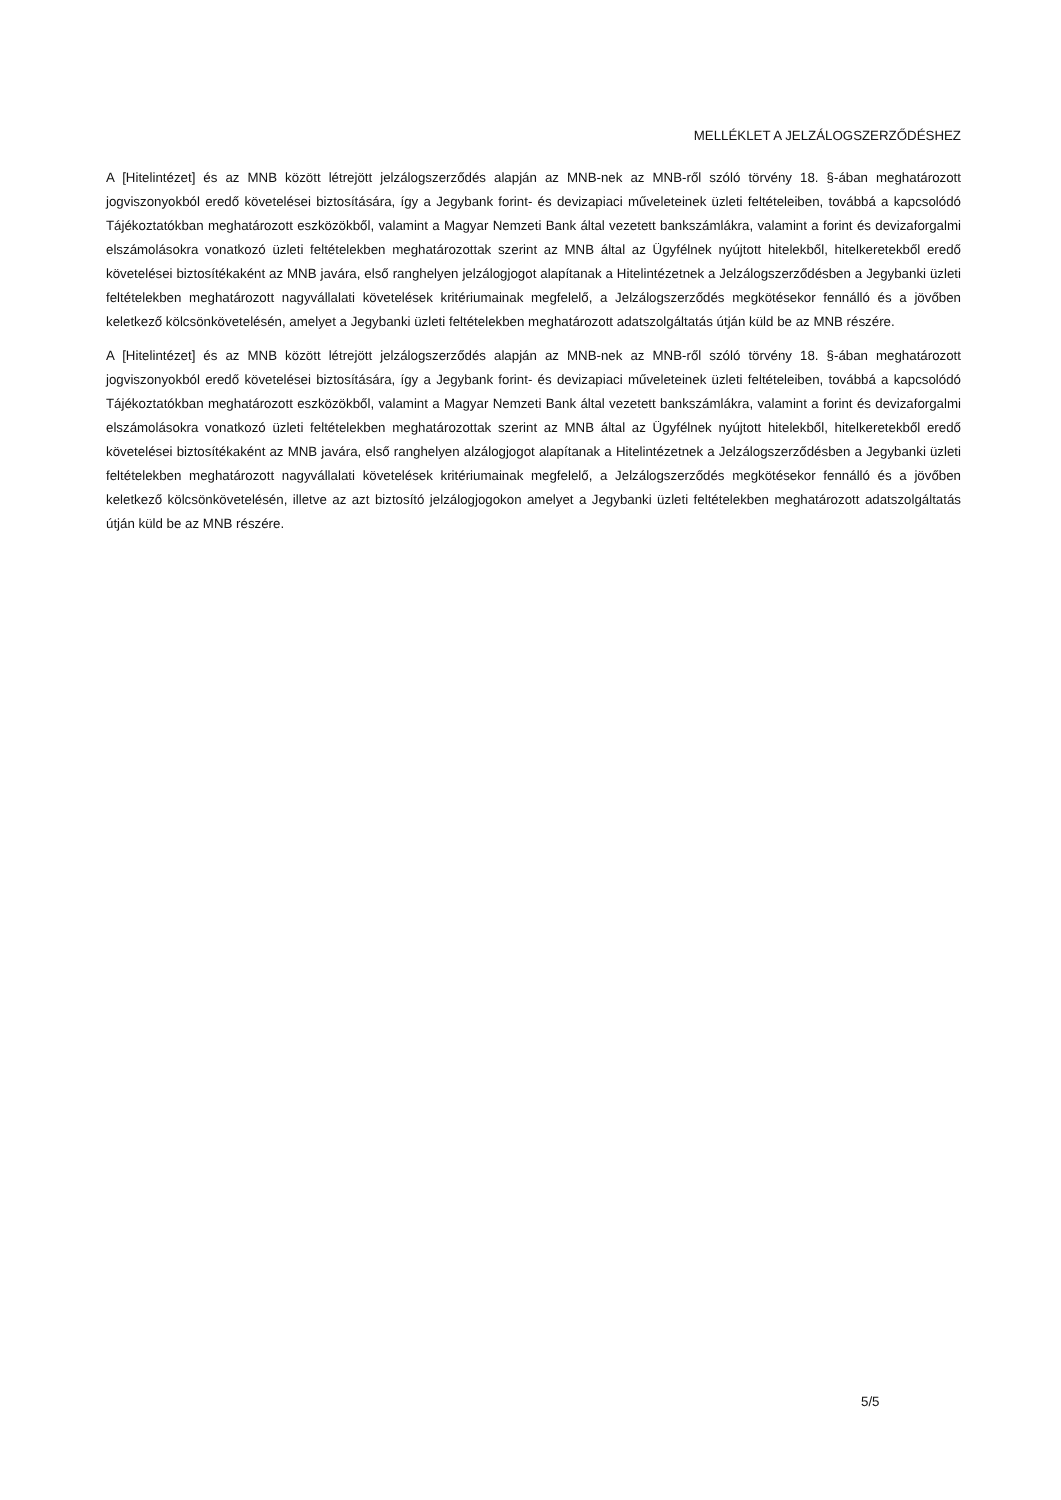MELLÉKLET A JELZÁLOGSZERZŐDÉSHEZ
A [Hitelintézet] és az MNB között létrejött jelzálogszerződés alapján az MNB-nek az MNB-ről szóló törvény 18. §-ában meghatározott jogviszonyokból eredő követelései biztosítására, így a Jegybank forint- és devizapiaci műveleteinek üzleti feltételeiben, továbbá a kapcsolódó Tájékoztatókban meghatározott eszközökből, valamint a Magyar Nemzeti Bank által vezetett bankszámlákra, valamint a forint és devizaforgalmi elszámolásokra vonatkozó üzleti feltételekben meghatározottak szerint az MNB által az Ügyfélnek nyújtott hitelekből, hitelkeretekből eredő követelései biztosítékaként az MNB javára, első ranghelyen jelzálogjogot alapítanak a Hitelintézetnek a Jelzálogszerződésben a Jegybanki üzleti feltételekben meghatározott nagyvállalati követelések kritériumainak megfelelő, a Jelzálogszerződés megkötésekor fennálló és a jövőben keletkező kölcsönkövetelésén, amelyet a Jegybanki üzleti feltételekben meghatározott adatszolgáltatás útján küld be az MNB részére.
A [Hitelintézet] és az MNB között létrejött jelzálogszerződés alapján az MNB-nek az MNB-ről szóló törvény 18. §-ában meghatározott jogviszonyokból eredő követelései biztosítására, így a Jegybank forint- és devizapiaci műveleteinek üzleti feltételeiben, továbbá a kapcsolódó Tájékoztatókban meghatározott eszközökből, valamint a Magyar Nemzeti Bank által vezetett bankszámlákra, valamint a forint és devizaforgalmi elszámolásokra vonatkozó üzleti feltételekben meghatározottak szerint az MNB által az Ügyfélnek nyújtott hitelekből, hitelkeretekből eredő követelései biztosítékaként az MNB javára, első ranghelyen alzálogjogot alapítanak a Hitelintézetnek a Jelzálogszerződésben a Jegybanki üzleti feltételekben meghatározott nagyvállalati követelések kritériumainak megfelelő, a Jelzálogszerződés megkötésekor fennálló és a jövőben keletkező kölcsönkövetelésén, illetve az azt biztosító jelzálogjogokon amelyet a Jegybanki üzleti feltételekben meghatározott adatszolgáltatás útján küld be az MNB részére.
5/5